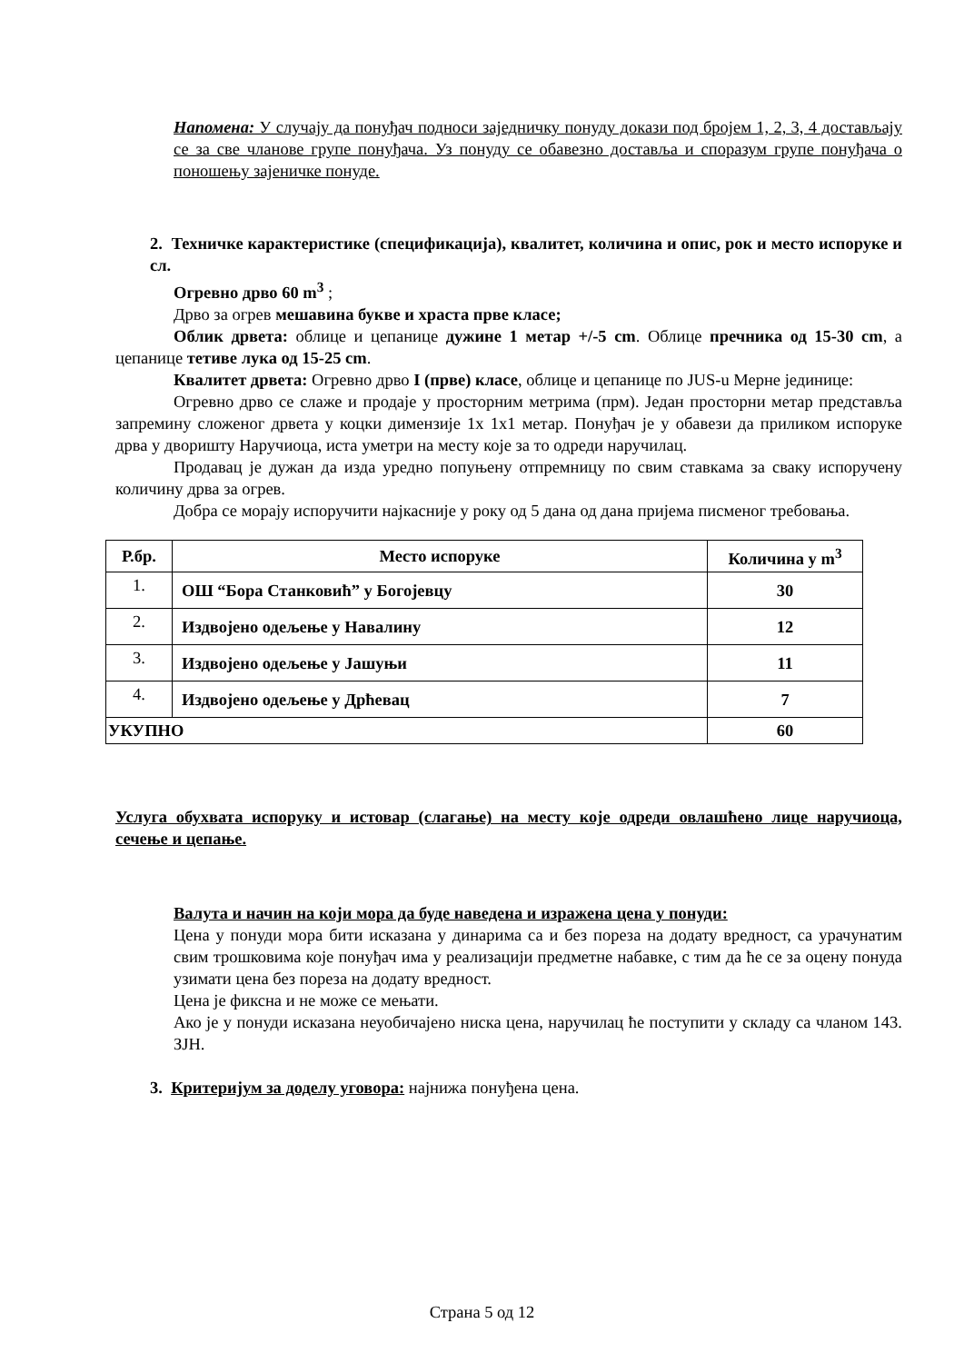Напомена: У случају да понуђач подноси заједничку понуду докази под бројем 1, 2, 3, 4 достављају се за све чланове групе понуђача. Уз понуду се обавезно доставља и споразум групе понуђача о поношењу зајеничке понуде.
2. Техничке карактеристике (спецификација), квалитет, количина и опис, рок и место испоруке и сл.
Огревно дрво 60 m<sup>3</sup> ;
Дрво за огрев мешавина букве и храста прве класе;
Облик дрвета: облице и цепанице дужине 1 метар +/-5 cm. Облице пречника од 15-30 cm, а цепанице тетиве лука од 15-25 cm.
Квалитет дрвета: Огревно дрво I (прве) класе, облице и цепанице по JUS-u Мерне јединице:
Огревно дрво се слаже и продаје у просторним метрима (прм). Један просторни метар представља запремину сложеног дрвета у коцки димензије 1x 1x1 метар. Понуђач је у обавези да приликом испоруке дрва у дворишту Наручиоца, иста уметри на месту које за то одреди наручилац.
Продавац је дужан да изда уредно попуњену отпремницу по свим ставкама за сваку испоручену количину дрва за огрев.
Добра се морају испоручити најкасније у року од 5 дана од дана пријема писменог требовања.
| Р.бр. | Место испоруке | Количина у m<sup>3</sup> |
| --- | --- | --- |
| 1. | ОШ “Бора Станковић” у Богојевцу | 30 |
| 2. | Издвојено одељење у Навалину | 12 |
| 3. | Издвојено одељење у Јашуњи | 11 |
| 4. | Издвојено одељење у Дрћевац | 7 |
| УКУПНО | | 60 |
Услуга обухвата испоруку и истовар (слагање) на месту које одреди овлашћено лице наручиоца, сечење и цепање.
Валута и начин на који мора да буде наведена и изражена цена у понуди:
Цена у понуди мора бити исказана у динарима са и без пореза на додату вредност, са урачунатим свим трошковима које понуђач има у реализацији предметне набавке, с тим да ће се за оцену понуда узимати цена без пореза на додату вредност.
Цена је фиксна и не може се мењати.
Ако је у понуди исказана неуобичајено ниска цена, наручилац ће поступити у складу са чланом 143. ЗЈН.
3. Критеријум за доделу уговора: најнижа понуђена цена.
Страна 5 од 12